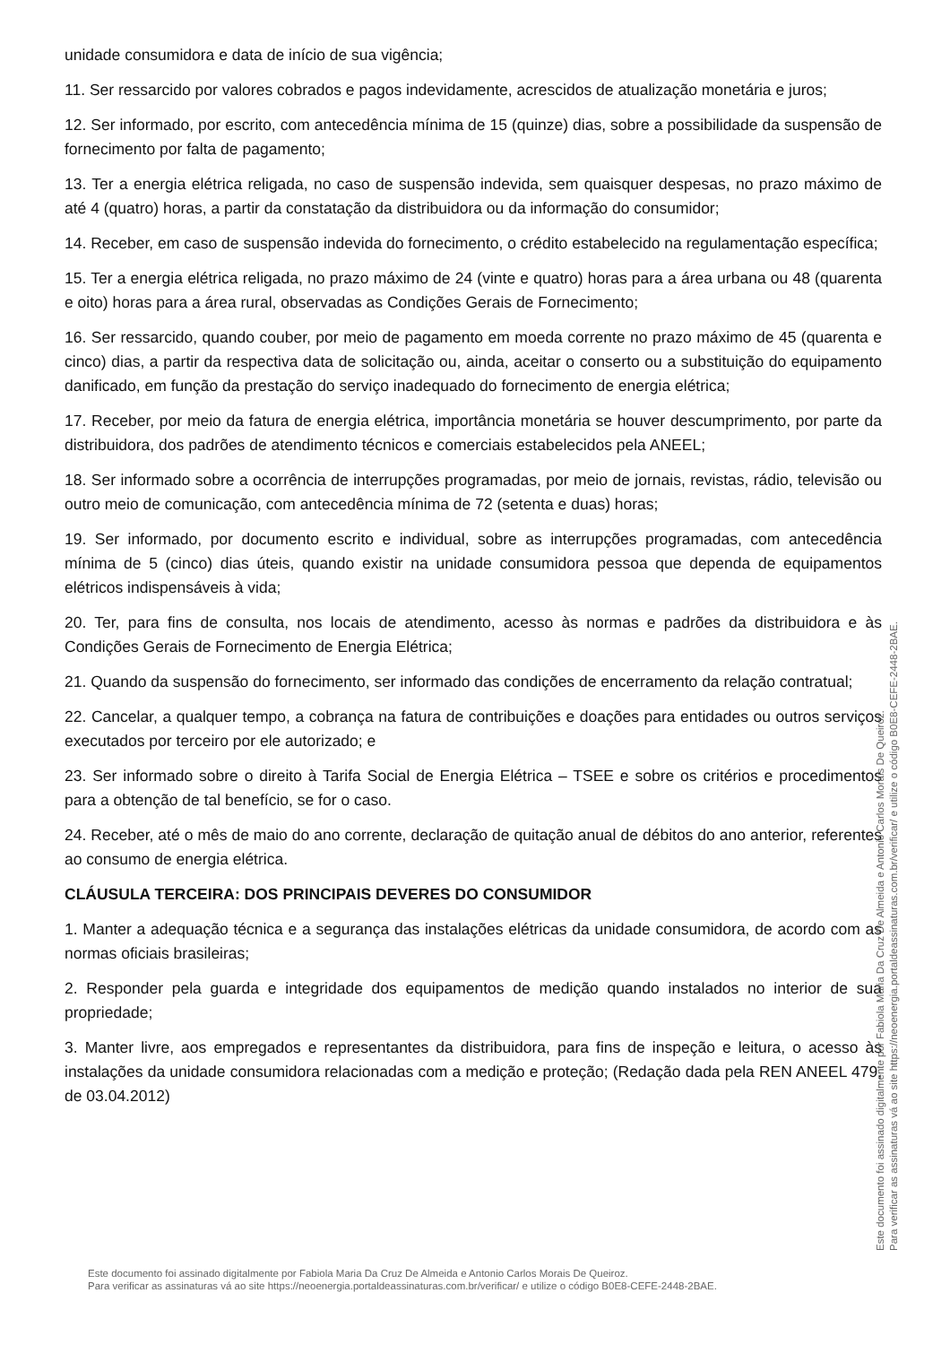unidade consumidora e data de início de sua vigência;
11. Ser ressarcido por valores cobrados e pagos indevidamente, acrescidos de atualização monetária e juros;
12. Ser informado, por escrito, com antecedência mínima de 15 (quinze) dias, sobre a possibilidade da suspensão de fornecimento por falta de pagamento;
13. Ter a energia elétrica religada, no caso de suspensão indevida, sem quaisquer despesas, no prazo máximo de até 4 (quatro) horas, a partir da constatação da distribuidora ou da informação do consumidor;
14. Receber, em caso de suspensão indevida do fornecimento, o crédito estabelecido na regulamentação específica;
15. Ter a energia elétrica religada, no prazo máximo de 24 (vinte e quatro) horas para a área urbana ou 48 (quarenta e oito) horas para a área rural, observadas as Condições Gerais de Fornecimento;
16. Ser ressarcido, quando couber, por meio de pagamento em moeda corrente no prazo máximo de 45 (quarenta e cinco) dias, a partir da respectiva data de solicitação ou, ainda, aceitar o conserto ou a substituição do equipamento danificado, em função da prestação do serviço inadequado do fornecimento de energia elétrica;
17. Receber, por meio da fatura de energia elétrica, importância monetária se houver descumprimento, por parte da distribuidora, dos padrões de atendimento técnicos e comerciais estabelecidos pela ANEEL;
18. Ser informado sobre a ocorrência de interrupções programadas, por meio de jornais, revistas, rádio, televisão ou outro meio de comunicação, com antecedência mínima de 72 (setenta e duas) horas;
19. Ser informado, por documento escrito e individual, sobre as interrupções programadas, com antecedência mínima de 5 (cinco) dias úteis, quando existir na unidade consumidora pessoa que dependa de equipamentos elétricos indispensáveis à vida;
20. Ter, para fins de consulta, nos locais de atendimento, acesso às normas e padrões da distribuidora e às Condições Gerais de Fornecimento de Energia Elétrica;
21. Quando da suspensão do fornecimento, ser informado das condições de encerramento da relação contratual;
22. Cancelar, a qualquer tempo, a cobrança na fatura de contribuições e doações para entidades ou outros serviços executados por terceiro por ele autorizado; e
23. Ser informado sobre o direito à Tarifa Social de Energia Elétrica – TSEE e sobre os critérios e procedimentos para a obtenção de tal benefício, se for o caso.
24. Receber, até o mês de maio do ano corrente, declaração de quitação anual de débitos do ano anterior, referentes ao consumo de energia elétrica.
CLÁUSULA TERCEIRA: DOS PRINCIPAIS DEVERES DO CONSUMIDOR
1. Manter a adequação técnica e a segurança das instalações elétricas da unidade consumidora, de acordo com as normas oficiais brasileiras;
2. Responder pela guarda e integridade dos equipamentos de medição quando instalados no interior de sua propriedade;
3. Manter livre, aos empregados e representantes da distribuidora, para fins de inspeção e leitura, o acesso às instalações da unidade consumidora relacionadas com a medição e proteção; (Redação dada pela REN ANEEL 479, de 03.04.2012)
Este documento foi assinado digitalmente por Fabiola Maria Da Cruz De Almeida e Antonio Carlos Morais De Queiroz.
Para verificar as assinaturas vá ao site https://neoenergia.portaldeassinaturas.com.br/verificar/ e utilize o código B0E8-CEFE-2448-2BAE.
Este documento foi assinado digitalmente por Fabiola Maria Da Cruz De Almeida e Antonio Carlos Morais De Queiroz.
Para verificar as assinaturas vá ao site https://neoenergia.portaldeassinaturas.com.br/verificar/ e utilize o código B0E8-CEFE-2448-2BAE.